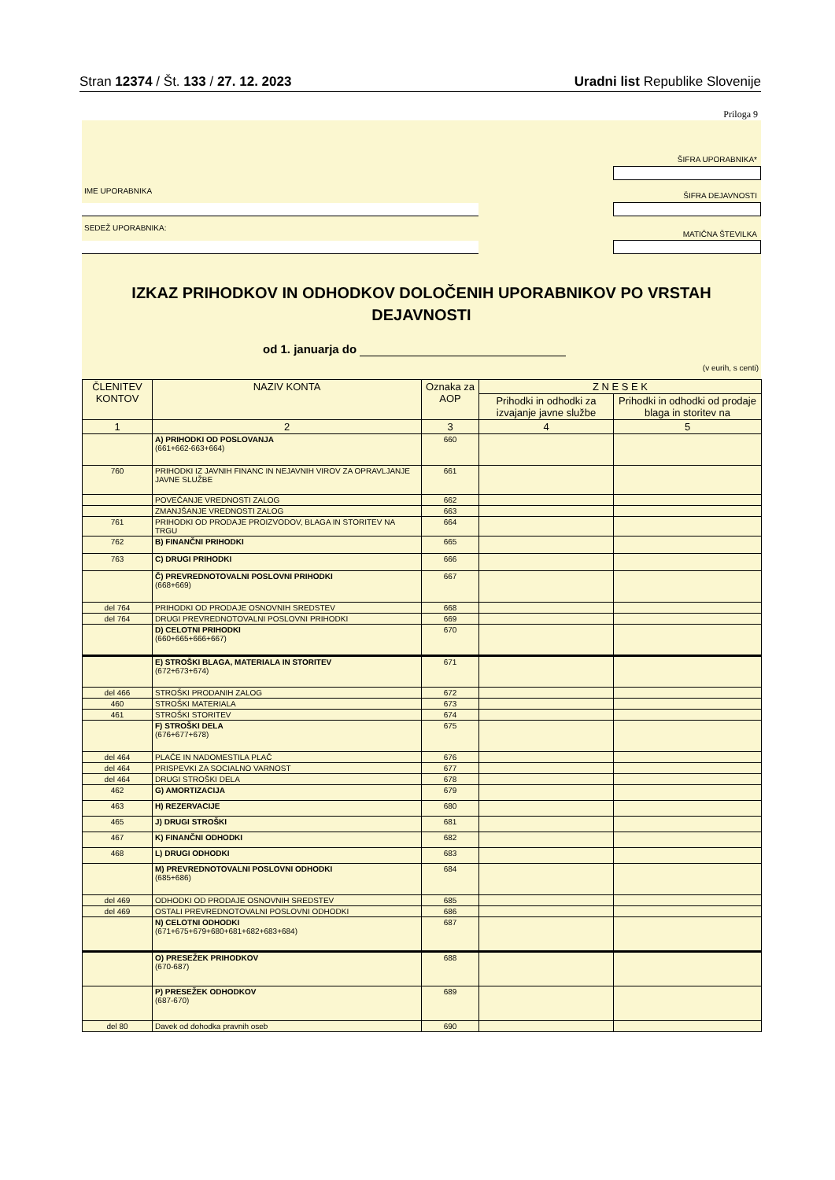Stran 12374 / Št. 133 / 27. 12. 2023 Uradni list Republike Slovenije
Priloga 9
ŠIFRA UPORABNIKA*
IME UPORABNIKA
ŠIFRA DEJAVNOSTI
SEDEŽ UPORABNIKA:
MATIČNA ŠTEVILKA
IZKAZ PRIHODKOV IN ODHODKOV DOLOČENIH UPORABNIKOV PO VRSTAH
DEJAVNOSTI
od 1. januarja do
(v eurih, s centi)
| ČLENITEV KONTOV | NAZIV KONTA | Oznaka za AOP | Z N E S E K | |
| --- | --- | --- | --- | --- |
| | | | Prihodki in odhodki za izvajanje javne službe | Prihodki in odhodki od prodaje blaga in storitev na |
| 1 | 2 | 3 | 4 | 5 |
| | A) PRIHODKI OD POSLOVANJA (661+662-663+664) | 660 | | |
| 760 | PRIHODKI IZ JAVNIH FINANC IN NEJAVNIH VIROV ZA OPRAVLJANJE JAVNE SLUŽBE | 661 | | |
| | POVEČANJE VREDNOSTI ZALOG | 662 | | |
| | ZMANJŠANJE VREDNOSTI ZALOG | 663 | | |
| 761 | PRIHODKI OD PRODAJE PROIZVODOV, BLAGA IN STORITEV NA TRGU | 664 | | |
| 762 | B) FINANČNI PRIHODKI | 665 | | |
| 763 | C) DRUGI PRIHODKI | 666 | | |
| | Č) PREVREDNOTOVALNI POSLOVNI PRIHODKI (668+669) | 667 | | |
| del 764 | PRIHODKI OD PRODAJE OSNOVNIH SREDSTEV | 668 | | |
| del 764 | DRUGI PREVREDNOTOVALNI POSLOVNI PRIHODKI | 669 | | |
| | D) CELOTNI PRIHODKI (660+665+666+667) | 670 | | |
| | E) STROŠKI BLAGA, MATERIALA IN STORITEV (672+673+674) | 671 | | |
| del 466 | STROŠKI PRODANIH ZALOG | 672 | | |
| 460 | STROŠKI MATERIALA | 673 | | |
| 461 | STROŠKI STORITEV | 674 | | |
| | F) STROŠKI DELA (676+677+678) | 675 | | |
| del 464 | PLAČE IN NADOMESTILA PLAČ | 676 | | |
| del 464 | PRISPEVKI ZA SOCIALNO VARNOST | 677 | | |
| del 464 | DRUGI STROŠKI DELA | 678 | | |
| 462 | G) AMORTIZACIJA | 679 | | |
| 463 | H) REZERVACIJE | 680 | | |
| 465 | J) DRUGI STROŠKI | 681 | | |
| 467 | K) FINANČNI ODHODKI | 682 | | |
| 468 | L) DRUGI ODHODKI | 683 | | |
| | M) PREVREDNOTOVALNI POSLOVNI ODHODKI (685+686) | 684 | | |
| del 469 | ODHODKI OD PRODAJE OSNOVNIH SREDSTEV | 685 | | |
| del 469 | OSTALI PREVREDNOTOVALNI POSLOVNI ODHODKI | 686 | | |
| | N) CELOTNI ODHODKI (671+675+679+680+681+682+683+684) | 687 | | |
| | O) PRESEŽEK PRIHODKOV (670-687) | 688 | | |
| | P) PRESEŽEK ODHODKOV (687-670) | 689 | | |
| del 80 | Davek od dohodka pravnih oseb | 690 | | |